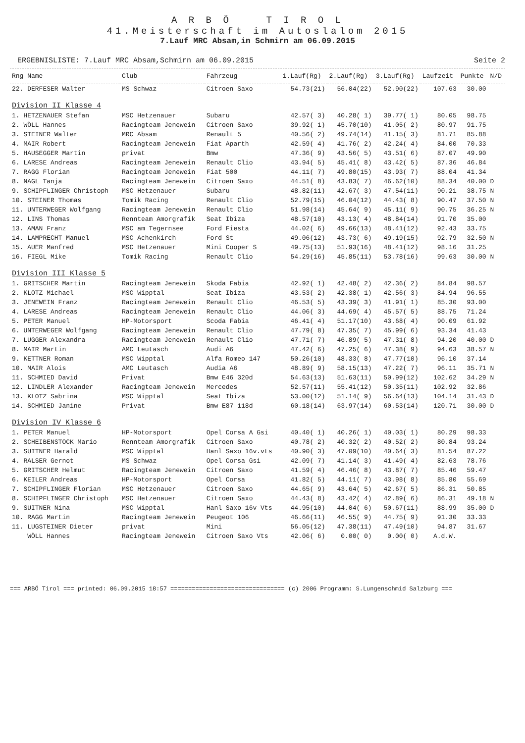A R B Ö T I R O L
41.Meisterschaft im Autoslalom 2015
7.Lauf MRC Absam,in Schmirn am 06.09.2015
ERGEBNISLISTE: 7.Lauf MRC Absam,Schmirn am 06.09.2015 Seite 2
| Rng Name | Club | Fahrzeug | 1.Lauf(Rg) | 2.Lauf(Rg) | 3.Lauf(Rg) | Laufzeit | Punkte | N/D |
| --- | --- | --- | --- | --- | --- | --- | --- | --- |
| 22. DERFESER Walter | MS Schwaz | Citroen Saxo | 54.73(21) | 56.04(22) | 52.90(22) | 107.63 | 30.00 | |
| Division II Klasse 4 | | | | | | | | |
| 1. HETZENAUER Stefan | MSC Hetzenauer | Subaru | 42.57( 3) | 40.28( 1) | 39.77( 1) | 80.05 | 98.75 | |
| 2. WÖLL Hannes | Racingteam Jenewein | Citroen Saxo | 39.92( 1) | 45.70(10) | 41.05( 2) | 80.97 | 91.75 | |
| 3. STEINER Walter | MRC Absam | Renault 5 | 40.56( 2) | 49.74(14) | 41.15( 3) | 81.71 | 85.88 | |
| 4. MAIR Robert | Racingteam Jenewein | Fiat Aparth | 42.59( 4) | 41.76( 2) | 42.24( 4) | 84.00 | 70.33 | |
| 5. HAUSEGGER Martin | privat | Bmw | 47.36( 9) | 43.56( 5) | 43.51( 6) | 87.07 | 49.90 | |
| 6. LARESE Andreas | Racingteam Jenewein | Renault Clio | 43.94( 5) | 45.41( 8) | 43.42( 5) | 87.36 | 46.84 | |
| 7. RAGG Florian | Racingteam Jenewein | Fiat 500 | 44.11( 7) | 49.80(15) | 43.93( 7) | 88.04 | 41.34 | |
| 8. NAGL Tanja | Racingteam Jenewein | Citroen Saxo | 44.51( 8) | 43.83( 7) | 46.62(10) | 88.34 | 40.00 | D |
| 9. SCHIPFLINGER Christoph | MSC Hetzenauer | Subaru | 48.82(11) | 42.67( 3) | 47.54(11) | 90.21 | 38.75 | N |
| 10. STEINER Thomas | Tomik Racing | Renault Clio | 52.79(15) | 46.04(12) | 44.43( 8) | 90.47 | 37.50 | N |
| 11. UNTERWEGER Wolfgang | Racingteam Jenewein | Renault Clio | 51.98(14) | 45.64( 9) | 45.11( 9) | 90.75 | 36.25 | N |
| 12. LINS Thomas | Rennteam Amorgrafik | Seat Ibiza | 48.57(10) | 43.13( 4) | 48.84(14) | 91.70 | 35.00 | |
| 13. AMAN Franz | MSC am Tegernsee | Ford Fiesta | 44.02( 6) | 49.66(13) | 48.41(12) | 92.43 | 33.75 | |
| 14. LAMPRECHT Manuel | MSC Achenkirch | Ford St | 49.06(12) | 43.73( 6) | 49.19(15) | 92.79 | 32.50 | N |
| 15. AUER Manfred | MSC Hetzenauer | Mini Cooper S | 49.75(13) | 51.93(16) | 48.41(12) | 98.16 | 31.25 | |
| 16. FIEGL Mike | Tomik Racing | Renault Clio | 54.29(16) | 45.85(11) | 53.78(16) | 99.63 | 30.00 | N |
| Division III Klasse 5 | | | | | | | | |
| 1. GRITSCHER Martin | Racingteam Jenewein | Skoda Fabia | 42.92( 1) | 42.48( 2) | 42.36( 2) | 84.84 | 98.57 | |
| 2. KLOTZ Michael | MSC Wipptal | Seat Ibiza | 43.53( 2) | 42.38( 1) | 42.56( 3) | 84.94 | 96.55 | |
| 3. JENEWEIN Franz | Racingteam Jenewein | Renault Clio | 46.53( 5) | 43.39( 3) | 41.91( 1) | 85.30 | 93.00 | |
| 4. LARESE Andreas | Racingteam Jenewein | Renault Clio | 44.06( 3) | 44.69( 4) | 45.57( 5) | 88.75 | 71.24 | |
| 5. PETER Manuel | HP-Motorsport | Scoda Fabia | 46.41( 4) | 51.17(10) | 43.68( 4) | 90.09 | 61.92 | |
| 6. UNTERWEGER Wolfgang | Racingteam Jenewein | Renault Clio | 47.79( 8) | 47.35( 7) | 45.99( 6) | 93.34 | 41.43 | |
| 7. LUGGER Alexandra | Racingteam Jenewein | Renault Clio | 47.71( 7) | 46.89( 5) | 47.31( 8) | 94.20 | 40.00 | D |
| 8. MAIR Martin | AMC Leutasch | Audi A6 | 47.42( 6) | 47.25( 6) | 47.38( 9) | 94.63 | 38.57 | N |
| 9. KETTNER Roman | MSC Wipptal | Alfa Romeo 147 | 50.26(10) | 48.33( 8) | 47.77(10) | 96.10 | 37.14 | |
| 10. MAIR Alois | AMC Leutasch | Audia A6 | 48.89( 9) | 58.15(13) | 47.22( 7) | 96.11 | 35.71 | N |
| 11. SCHMIED David | Privat | Bmw E46 320d | 54.63(13) | 51.63(11) | 50.99(12) | 102.62 | 34.29 | N |
| 12. LINDLER Alexander | Racingteam Jenewein | Mercedes | 52.57(11) | 55.41(12) | 50.35(11) | 102.92 | 32.86 | |
| 13. KLOTZ Sabrina | MSC Wipptal | Seat Ibiza | 53.00(12) | 51.14( 9) | 56.64(13) | 104.14 | 31.43 | D |
| 14. SCHMIED Janine | Privat | Bmw E87 118d | 60.18(14) | 63.97(14) | 60.53(14) | 120.71 | 30.00 | D |
| Division IV Klasse 6 | | | | | | | | |
| 1. PETER Manuel | HP-Motorsport | Opel Corsa A Gsi | 40.40( 1) | 40.26( 1) | 40.03( 1) | 80.29 | 98.33 | |
| 2. SCHEIBENSTOCK Mario | Rennteam Amorgrafik | Citroen Saxo | 40.78( 2) | 40.32( 2) | 40.52( 2) | 80.84 | 93.24 | |
| 3. SUITNER Harald | MSC Wipptal | Hanl Saxo 16v.vts | 40.90( 3) | 47.09(10) | 40.64( 3) | 81.54 | 87.22 | |
| 4. RALSER Gernot | MS Schwaz | Opel Corsa Gsi | 42.09( 7) | 41.14( 3) | 41.49( 4) | 82.63 | 78.76 | |
| 5. GRITSCHER Helmut | Racingteam Jenewein | Citroen Saxo | 41.59( 4) | 46.46( 8) | 43.87( 7) | 85.46 | 59.47 | |
| 6. KEILER Andreas | HP-Motorsport | Opel Corsa | 41.82( 5) | 44.11( 7) | 43.98( 8) | 85.80 | 55.69 | |
| 7. SCHIPFLINGER Florian | MSC Hetzenauer | Citroen Saxo | 44.65( 9) | 43.64( 5) | 42.67( 5) | 86.31 | 50.85 | |
| 8. SCHIPFLINGER Christoph | MSC Hetzenauer | Citroen Saxo | 44.43( 8) | 43.42( 4) | 42.89( 6) | 86.31 | 49.18 | N |
| 9. SUITNER Nina | MSC Wipptal | Hanl Saxo 16v Vts | 44.95(10) | 44.04( 6) | 50.67(11) | 88.99 | 35.00 | D |
| 10. RAGG Martin | Racingteam Jenewein | Peugeot 106 | 46.66(11) | 46.55( 9) | 44.75( 9) | 91.30 | 33.33 | |
| 11. LUGSTEINER Dieter | privat | Mini | 56.05(12) | 47.38(11) | 47.49(10) | 94.87 | 31.67 | |
| WÖLL Hannes | Racingteam Jenewein | Citroen Saxo Vts | 42.06( 6) | 0.00( 0) | 0.00( 0) | A.d.W. | | |
=== ARBÖ Tirol === printed: 06.09.2015 18:57 ================================ (c) 2006 Programm: S.Lungenschmid Salzburg ===